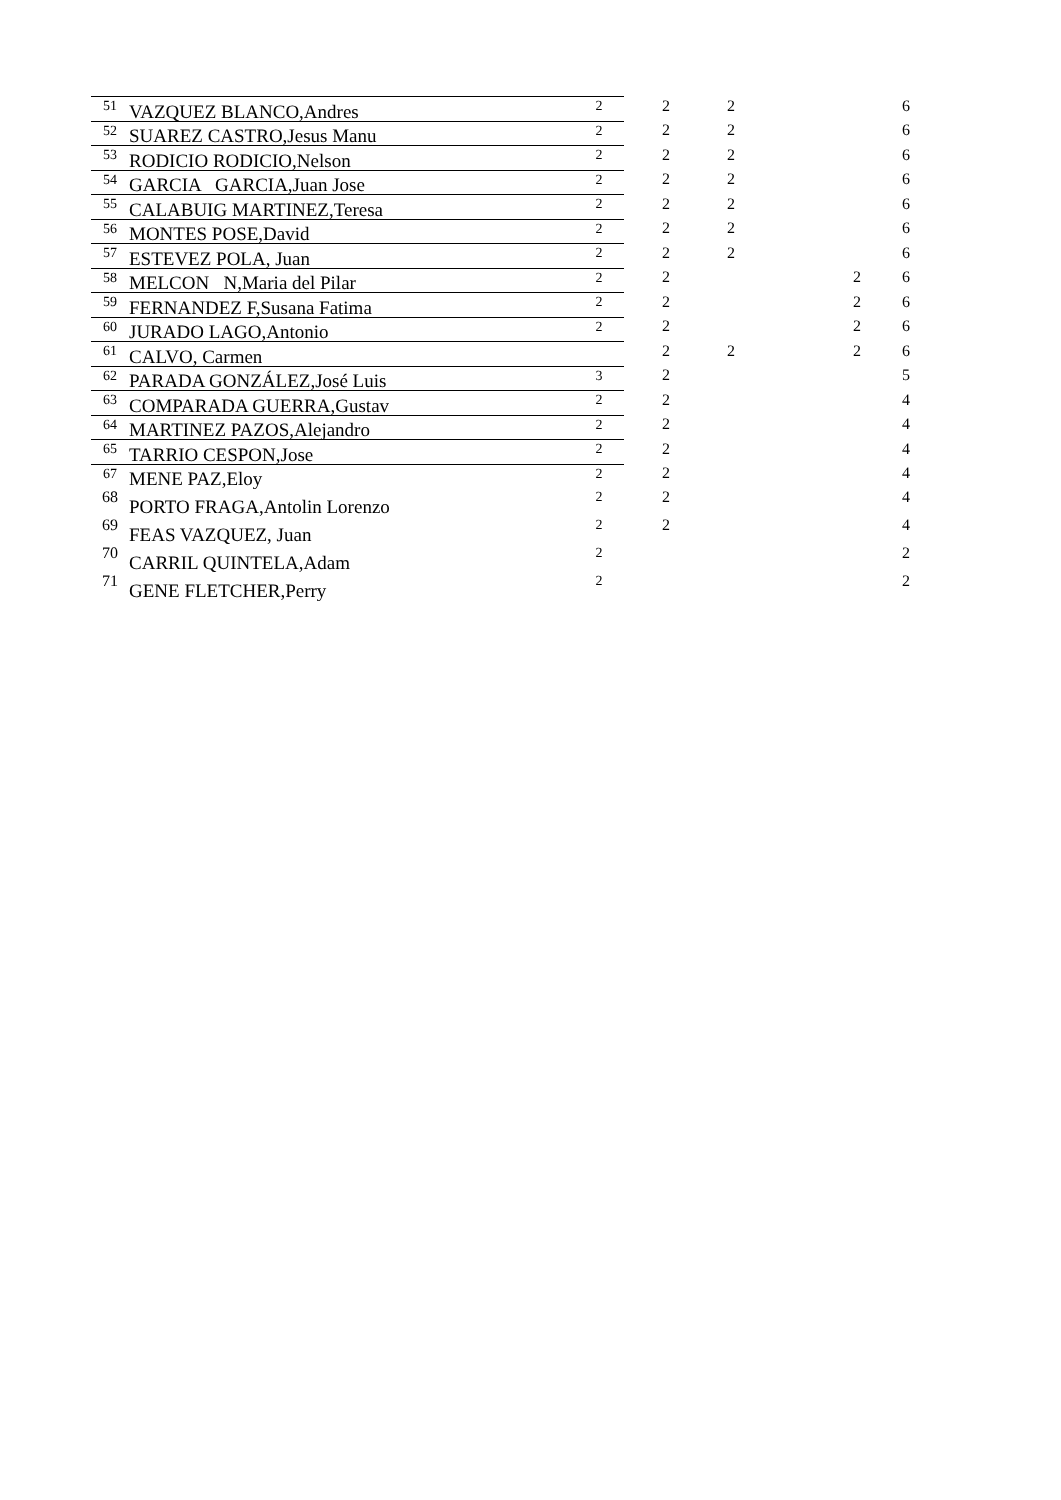| 51 | VAZQUEZ BLANCO,Andres | 2 | 2 | 2 | | 6 |
| 52 | SUAREZ CASTRO,Jesus Manu | 2 | 2 | 2 | | 6 |
| 53 | RODICIO RODICIO,Nelson | 2 | 2 | 2 | | 6 |
| 54 | GARCIA GARCIA,Juan Jose | 2 | 2 | 2 | | 6 |
| 55 | CALABUIG MARTINEZ,Teresa | 2 | 2 | 2 | | 6 |
| 56 | MONTES POSE,David | 2 | 2 | 2 | | 6 |
| 57 | ESTEVEZ POLA, Juan | 2 | 2 | 2 | | 6 |
| 58 | MELCON N,Maria del Pilar | 2 | 2 | | 2 | 6 |
| 59 | FERNANDEZ F,Susana Fatima | 2 | 2 | | 2 | 6 |
| 60 | JURADO LAGO,Antonio | 2 | 2 | | 2 | 6 |
| 61 | CALVO, Carmen | | 2 | 2 | 2 | 6 |
| 62 | PARADA GONZÁLEZ,José Luis | 3 | 2 | | | 5 |
| 63 | COMPARADA GUERRA,Gustav | 2 | 2 | | | 4 |
| 64 | MARTINEZ PAZOS,Alejandro | 2 | 2 | | | 4 |
| 65 | TARRIO CESPON,Jose | 2 | 2 | | | 4 |
| 67 | MENE PAZ,Eloy | 2 | 2 | | | 4 |
| 68 | PORTO FRAGA,Antolin Lorenzo | 2 | 2 | | | 4 |
| 69 | FEAS VAZQUEZ, Juan | 2 | 2 | | | 4 |
| 70 | CARRIL QUINTELA,Adam | 2 | | | | 2 |
| 71 | GENE FLETCHER,Perry | 2 | | | | 2 |